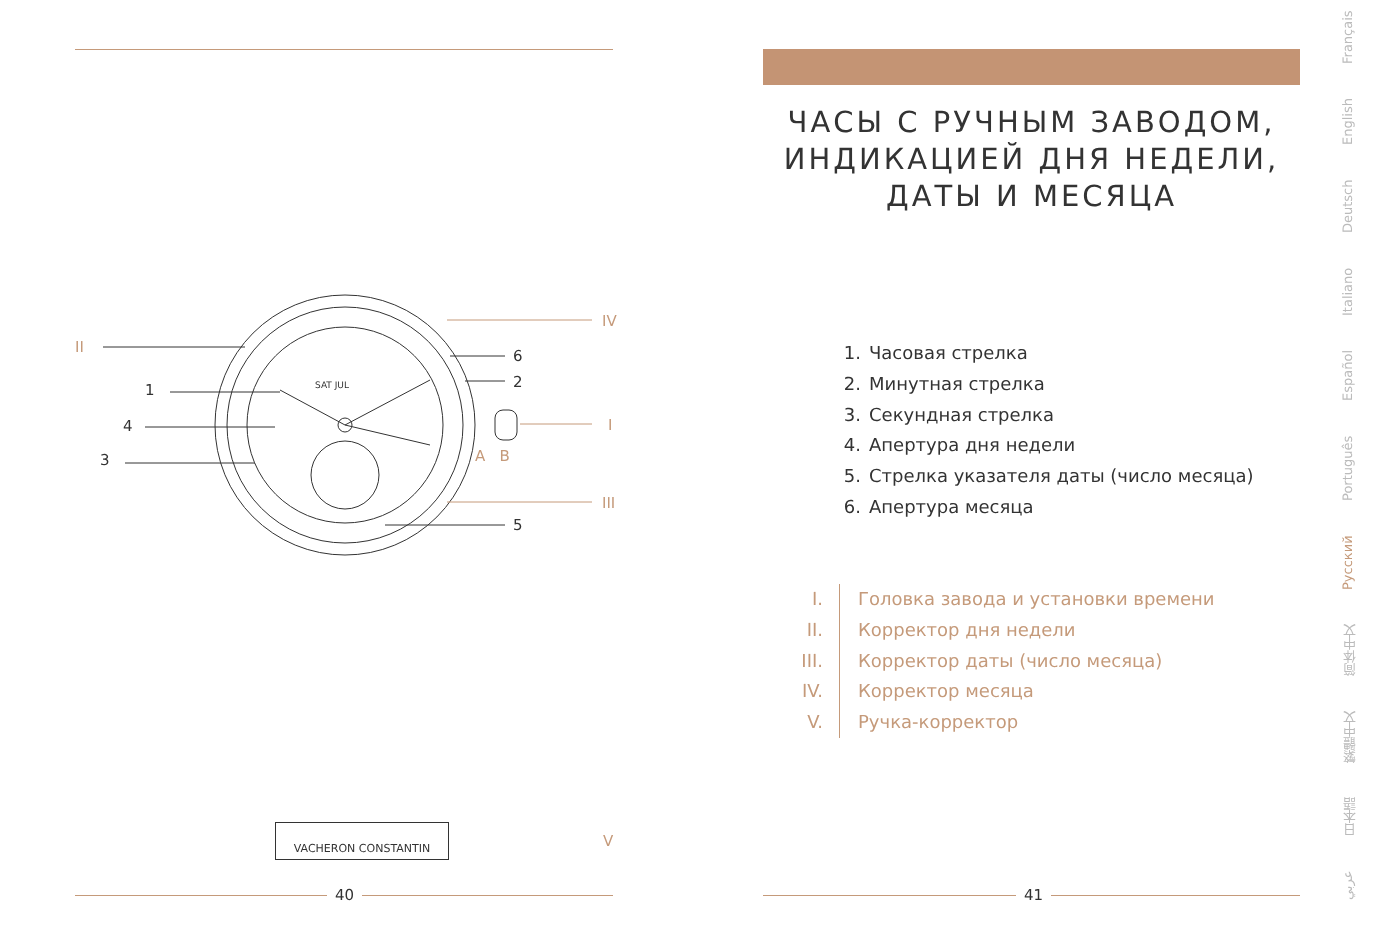II
1
4
3
6
2
5
IV
I
III
A B
SAT JUL
VACHERON CONSTANTIN
V
40
ЧАСЫ С РУЧНЫМ ЗАВОДОМ,
ИНДИКАЦИЕЙ ДНЯ НЕДЕЛИ,
ДАТЫ И МЕСЯЦА
1. Часовая стрелка
2. Минутная стрелка
3. Секундная стрелка
4. Апертура дня недели
5. Стрелка указателя даты (число месяца)
6. Апертура месяца
I. Головка завода и установки времени
II. Корректор дня недели
III. Корректор даты (число месяца)
IV. Корректор месяца
V. Ручка-корректор
41
عربي 日本語 繁體中文 简体中文 Русский Português Español Italiano Deutsch English Français